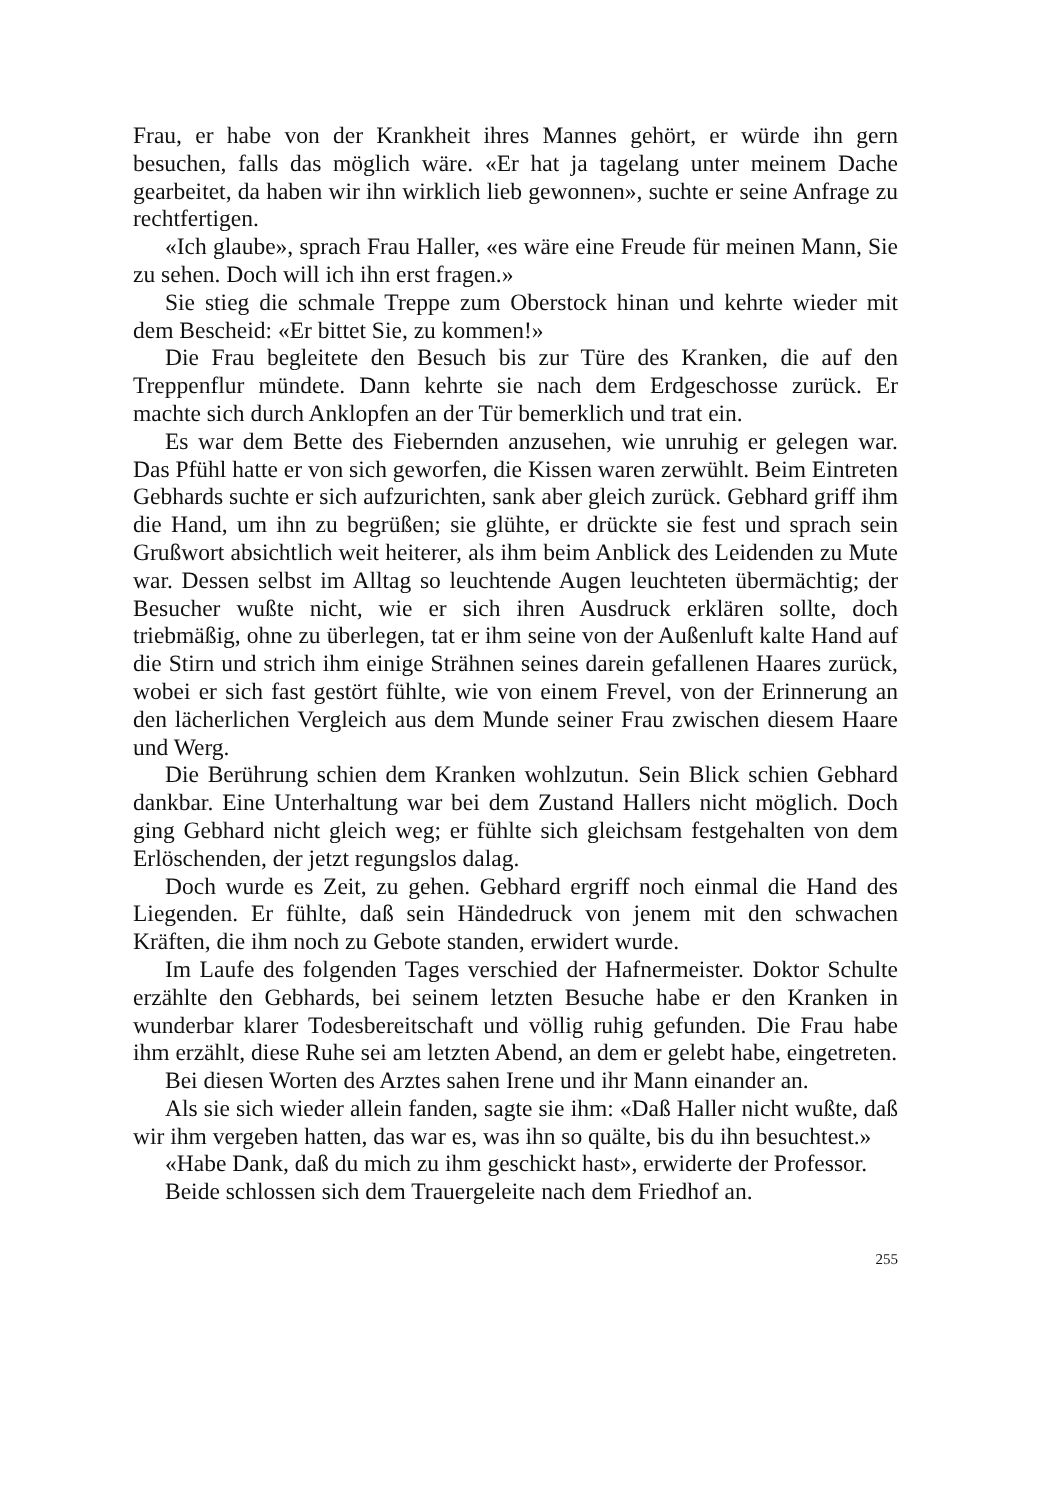Frau, er habe von der Krankheit ihres Mannes gehört, er würde ihn gern besuchen, falls das möglich wäre. «Er hat ja tagelang unter meinem Dache gearbeitet, da haben wir ihn wirklich lieb gewonnen», suchte er seine Anfrage zu rechtfertigen.
«Ich glaube», sprach Frau Haller, «es wäre eine Freude für meinen Mann, Sie zu sehen. Doch will ich ihn erst fragen.»
Sie stieg die schmale Treppe zum Oberstock hinan und kehrte wieder mit dem Bescheid: «Er bittet Sie, zu kommen!»
Die Frau begleitete den Besuch bis zur Türe des Kranken, die auf den Treppenflur mündete. Dann kehrte sie nach dem Erdgeschosse zurück. Er machte sich durch Anklopfen an der Tür bemerklich und trat ein.
Es war dem Bette des Fiebernden anzusehen, wie unruhig er gelegen war. Das Pfühl hatte er von sich geworfen, die Kissen waren zerwühlt. Beim Eintreten Gebhards suchte er sich aufzurichten, sank aber gleich zurück. Gebhard griff ihm die Hand, um ihn zu begrüßen; sie glühte, er drückte sie fest und sprach sein Grußwort absichtlich weit heiterer, als ihm beim Anblick des Leidenden zu Mute war. Dessen selbst im Alltag so leuchtende Augen leuchteten übermächtig; der Besucher wußte nicht, wie er sich ihren Ausdruck erklären sollte, doch triebmäßig, ohne zu überlegen, tat er ihm seine von der Außenluft kalte Hand auf die Stirn und strich ihm einige Strähnen seines darein gefallenen Haares zurück, wobei er sich fast gestört fühlte, wie von einem Frevel, von der Erinnerung an den lächerlichen Vergleich aus dem Munde seiner Frau zwischen diesem Haare und Werg.
Die Berührung schien dem Kranken wohlzutun. Sein Blick schien Gebhard dankbar. Eine Unterhaltung war bei dem Zustand Hallers nicht möglich. Doch ging Gebhard nicht gleich weg; er fühlte sich gleichsam festgehalten von dem Erlöschenden, der jetzt regungslos dalag.
Doch wurde es Zeit, zu gehen. Gebhard ergriff noch einmal die Hand des Liegenden. Er fühlte, daß sein Händedruck von jenem mit den schwachen Kräften, die ihm noch zu Gebote standen, erwidert wurde.
Im Laufe des folgenden Tages verschied der Hafnermeister. Doktor Schulte erzählte den Gebhards, bei seinem letzten Besuche habe er den Kranken in wunderbar klarer Todesbereitschaft und völlig ruhig gefunden. Die Frau habe ihm erzählt, diese Ruhe sei am letzten Abend, an dem er gelebt habe, eingetreten.
Bei diesen Worten des Arztes sahen Irene und ihr Mann einander an.
Als sie sich wieder allein fanden, sagte sie ihm: «Daß Haller nicht wußte, daß wir ihm vergeben hatten, das war es, was ihn so quälte, bis du ihn besuchtest.»
«Habe Dank, daß du mich zu ihm geschickt hast», erwiderte der Professor.
Beide schlossen sich dem Trauergeleite nach dem Friedhof an.
255